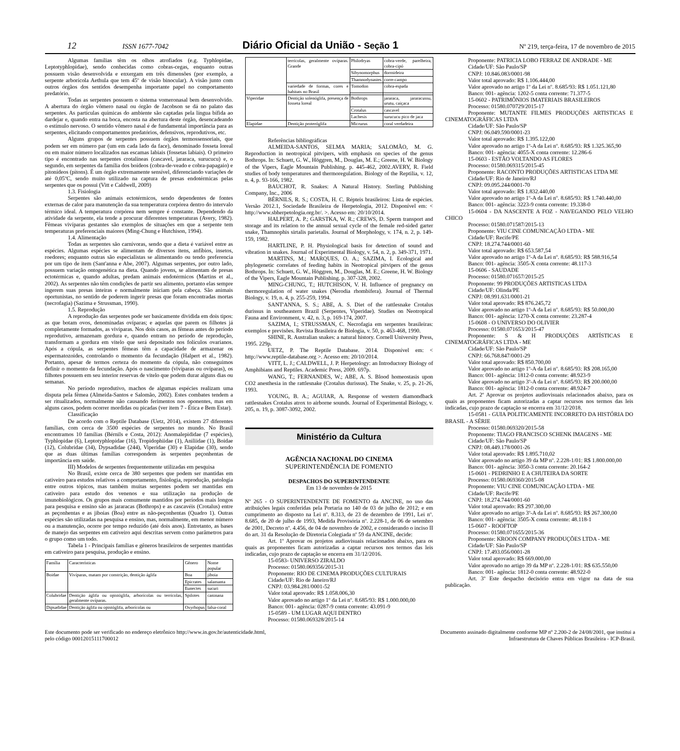12 ISSN 1677-7042 Diário Oficial da União - Seção 1 Nº 219, terça-feira, 17 de novembro de 2015
Algumas famílias têm os olhos atrofiados (e.g. Typhlopidae, Leptotyphlopidae), sendo conhecidas como cobras-cegas, enquanto outras possuem visão desenvolvida e enxergam em três dimensões (por exemplo, a serpente arborícola Aethula que tem 45º de visão binocular). A visão junto com outros órgãos dos sentidos desempenha importante papel no comportamento predatório.
Todas as serpentes possuem o sistema vomeronasal bem desenvolvido. A abertura do órgão vômero nasal ou órgão de Jacobson se dá no palato das serpentes. As partículas químicas do ambiente são captadas pela língua bífida ao dardejar e, quando entra na boca, encosta na abertura deste órgão, desencadeando o estímulo nervoso. O sentido vômero nasal é de fundamental importância para as serpentes, elicitando comportamentos predatórios, defensivos, reprodutivos, etc.
Alguns grupos de serpentes possuem órgãos termossensoriais, que podem ser em número par (um em cada lado da face), denominado fosseta loreal ou em maior número localizados nas escamas labiais (fossetas labiais). O primeiro tipo é encontrado nas serpentes crotalíneas (cascavel, jararaca, surucucu) e, o segundo, em serpentes da família dos boídeos (cobra-de-veado e cobra-papagaio) e pitonídeos (pítons). É um órgão extremamente sensível, diferenciando variações de até 0,05ºC, sendo muito utilizado na captura de presas endotérmicas pelas serpentes que os possui (Vitt e Caldwell, 2009)
1.3. Fisiologia
Serpentes são animais ectotérmicos, sendo dependentes de fontes externas de calor para manutenção da sua temperatura corpórea dentro do intervalo térmico ideal. A temperatura corpórea nem sempre é constante. Dependendo da atividade da serpente, ela tende a procurar diferentes temperaturas (Avery, 1982). Fêmeas vivíparas gestantes são exemplos de situações em que a serpente tem temperaturas preferenciais maiores (Ming-Chung e Hutchison, 1994).
1.4. Alimentação
Todas as serpentes são carnívoras, sendo que a dieta é variável entre as espécies. Algumas espécies se alimentam de diversos itens, anfíbios, insetos, roedores; enquanto outras são especialistas se alimentando ou tendo preferencia por um tipo de item (Sant'anna e Abe, 2007). Algumas serpentes, por outro lado, possuem variação ontogenética na dieta. Quando jovens, se alimentam de presas ectotérmicas e, quando adultas, predam animais endotérmicos (Martins et al., 2002). As serpentes não têm condições de partir seu alimento, portanto elas sempre ingerem suas presas inteiras e normalmente iniciam pela cabeça. São animais oportunistas, no sentido de poderem ingerir presas que foram encontradas mortas (necrofagia) (Sazima e Strussman, 1990).
1.5. Reprodução
A reprodução das serpentes pode ser basicamente dividida em dois tipos: as que botam ovos, denominadas ovíparas; e aquelas que parem os filhotes já completamente formados, as vivíparas. Nos dois casos, as fêmeas antes do período reprodutivo, armazenam gordura e, quando entram no período de reprodução, transformam a gordura em vitelo que será depositado nos folículos ovarianos. Após a cópula, as serpentes fêmeas têm a capacidade de armazenar os espermatozoides, controlando o momento da fecundação (Halpert et al., 1982). Portanto, apesar de termos certeza do momento da cópula, não conseguimos definir o momento da fecundação. Após o nascimento (vivíparas ou ovíparas), os filhotes possuem em seu interior reservas de vitelo que podem durar alguns dias ou semanas.
No período reprodutivo, machos de algumas espécies realizam uma disputa pela fêmea (Almeida-Santos e Salomão, 2002). Estes combates tendem a ser ritualizados, normalmente não causando ferimentos nos oponentes, mas em alguns casos, podem ocorrer mordidas ou picadas (ver item 7 - Ética e Bem Estar).
Classificação
De acordo com o Reptile Database (Uetz, 2014), existem 27 diferentes famílias, com cerca de 3500 espécies de serpentes no mundo. No Brasil encontramos 10 famílias (Bérnils e Costa, 2012): Anomalepididae (7 espécies), Typhlopidae (6), Leptotyphlopidae (16), Tropidophiidae (1), Aniliidae (1), Boidae (12), Colubridae (34), Dypsadidae (244), Viperidae (30) e Elapidae (30), sendo que as duas últimas famílias correspondem às serpentes peçonhentas de importância em saúde.
III) Modelos de serpentes frequentemente utilizadas em pesquisa
No Brasil, existe cerca de 380 serpentes que podem ser mantidas em cativeiro para estudos relativos a comportamento, fisiologia, reprodução, patologia entre outros tópicos, mas também muitas serpentes podem ser mantidas em cativeiro para estudo dos venenos e sua utilização na produção de imunobiológicos. Os grupos mais comumente mantidos por períodos mais longos para pesquisa e ensino são as jararacas (Bothrops) e as cascavéis (Crotalus) entre as peçonhentas e as jiboias (Boa) entre as não-peçonhentas (Quadro 1). Outras espécies são utilizadas na pesquisa e ensino, mas, normalmente, em menor número ou a manutenção, ocorre por tempo reduzido (até dois anos). Entretanto, as bases de manejo das serpentes em cativeiro aqui descritas servem como parâmetros para o grupo como um todo.
Tabela 1 - Principais famílias e gêneros brasileiros de serpentes mantidas em cativeiro para pesquisa, produção e ensino.
| Família | Características | Gênero | Nome popular |
| Boidae | Vivíparas, matam por constrição, dentição áglifa | Boa | jiboia |
| | | Epicrates | salamanta |
| | | Eunectes | sucuri |
| Colubridae | Dentição áglifa ou opistóglifa, arborícolas ou terrícolas, geralmente ovíparas. | Spilotes | caninana |
| Dipsadidae | Dentição áglifa ou opistóglifa, arborícolas ou | Oxyrhopus | falsa-coral |
| | terrícolas, geralmente ovíparas. Grande | Philodryas | cobra-verde, parelheira, cobra-cipó |
| | | Sibynomorphus | dormideira |
| | | Thamnodynastes | corre-campo |
| | variedade de formas, cores e habitats no Brasil | Tomodon | cobra-espada |
| Viperidae | Dentição solenóglifa, presença de fosseta loreal | Bothrops | jararaca, jararacussu, urutu, caiçaca |
| | | Crotalus | cascavel |
| | | Lachesis | surucucu pico de jaca |
| Elapidae | Dentição proteróglifa | Micrurus | coral verdadeira |
Referências bibliográficas
ALMEIDA-SANTOS, SELMA MARIA; SALOMÃO, M. G. Reproduction in neotropical pitvipers, with emphasis on species of the genus Bothrops. In: Schuett, G. W., Höggren, M., Douglas, M. E.; Greene, H. W. Biology of the Vipers, Eagle Mountain Publishing. p. 445-462, 2002.AVERY, R. Field studies of body temperatures and thermoregulation. Biology of the Reptilia, v. 12, n. 4, p. 93-166, 1982.
BAUCHOT, R. Snakes: A Natural History. Sterling Publishing Company, Inc., 2006
BÉRNILS, R. S.; COSTA, H. C. Répteis brasileiros: Lista de espécies. Versão 2012.1, Sociedade Brasileira de Herpetologia, 2012. Disponível em: < http://www.sbherpetologia.org.br/. >. Acesso em: 20/10/2014.
HALPERT, A. P.; GARSTKA, W. R.; CREWS, D. Sperm transport and storage and its relation to the annual sexual cycle of the female red-sided garter snake, Thamnophis sirtalis parietalis. Journal of Morphology, v. 174, n. 2, p. 149-159, 1982.
HARTLINE, P. H. Physiological basis for detection of sound and vibration in snakes. Journal of Experimental Biology, v. 54, n. 2, p. 349-371, 1971.
MARTINS, M.; MARQUES, O. A.; SAZIMA, I. Ecological and phylogenetic correlates of feeding habits in Neotropical pitvipers of the genus Bothrops. In: Schuett, G. W., Höggren, M., Douglas, M. E.; Greene, H. W. Biology of the Vipers, Eagle Mountain Publishing. p. 307-328, 2002.
MING-CHUNG, T.; HUTCHISON, V. H. Influence of pregnancy on thermoregulation of water snakes (Nerodia rhombifera). Journal of Thermal Biology, v. 19, n. 4, p. 255-259, 1994.
SANT'ANNA, S. S.; ABE, A. S. Diet of the rattlesnake Crotalus durissus in southeastern Brazil (Serpentes, Viperidae). Studies on Neotropical Fauna and Environment, v. 42, n. 3, p. 169-174, 2007.
SAZIMA, I.; STRUSSMAN, C. Necrofagia em serpentes brasileiras: exemplos e previsões. Revista Brasileira de Biologia, v. 50, p. 463-468, 1990.
SHINE, R. Australian snakes: a natural history. Cornell University Press, 1995. 229p.
UETZ, P. The Reptile Database. 2014. Disponível em: < http://www.reptile-database.org >. Acesso em: 20/10/2014.
VITT, L. J.; CALDWELL, J. P. Herpetology: an Introductory Biology of Amphibians and Reptiles. Academic Press, 2009. 697p.
WANG, T.; FERNANDES, W.; ABE, A. S. Blood homeostasis upon CO2 anesthesia in the rattlesnake (Crotalus durissus). The Snake, v. 25, p. 21-26, 1993.
YOUNG, B. A.; AGUIAR, A. Response of western diamondback rattlesnakes Crotalus atrox to airborne sounds. Journal of Experimental Biology, v. 205, n. 19, p. 3087-3092, 2002.
Ministério da Cultura
AGÊNCIA NACIONAL DO CINEMA
SUPERINTENDÊNCIA DE FOMENTO
DESPACHOS DO SUPERINTENDENTE
Em 13 de novembro de 2015
Nº 265 - O SUPERINTENDENTE DE FOMENTO da ANCINE, no uso das atribuições legais conferidas pela Portaria no 140 de 03 de julho de 2012; e em cumprimento ao disposto na Lei nº. 8.313, de 23 de dezembro de 1991, Lei nº. 8.685, de 20 de julho de 1993, Medida Provisória nº. 2.228-1, de 06 de setembro de 2001, Decreto nº. 4.456, de 04 de novembro de 2002, e considerando o inciso II do art. 31 da Resolução de Diretoria Colegiada nº 59 da ANCINE, decide:
Art. 1º Aprovar os projetos audiovisuais relacionados abaixo, para os quais as proponentes ficam autorizadas a captar recursos nos termos das leis indicadas, cujo prazo de captação se encerra em 31/12/2016.
15-0583- UNIVERSO ZIRALDO
Processo: 01580.069356/2015-31
Proponente: RIO DE CINEMA PRODUÇÕES CULTURAIS
Cidade/UF: Rio de Janeiro/RJ
CNPJ: 03.984.281/0001-52
Valor total aprovado: R$ 1.058.006,30
Valor aprovado no artigo 1º da Lei nº. 8.685/93: R$ 1.000.000,00
Banco: 001- agência: 0287-9 conta corrente: 43.091-9
15-0589 - UM LUGAR AQUI DENTRO
Processo: 01580.069328/2015-14
Proponente: PATRICIA LOBO FERRAZ DE ANDRADE - ME
Cidade/UF: São Paulo/SP
CNPJ: 10.846.083/0001-98
Valor total aprovado: R$ 1.106.444,00
Valor aprovado no artigo 1º da Lei nº. 8.685/93: R$ 1.051.121,80
Banco: 001- agência: 1202-5 conta corrente: 71.377-5
15-0602 - PATRIMÔNIOS IMATERIAIS BRASILEIROS
Processo: 01580.070729/2015-17
Proponente: MUTANTE FILMES PRODUÇÕES ARTISTICAS E CINEMATOGRÁFICAS LTDA
Cidade/UF: São Paulo/SP
CNPJ: 06.049.590/0001-23
Valor total aprovado: R$ 1.395.122,00
Valor aprovado no artigo 1º-A da Lei nº. 8.685/93: R$ 1.325.365,90
Banco: 001- agência: 4055-X conta corrente: 12.286-6
15-0603 - ESTÃO VOLTANDO AS FLORES
Processo: 01580.069315/2015-45
Proponente: RACONTO PRODUÇÕES ARTISTICAS LTDA ME
Cidade/UF: Rio de Janeiro/RJ
CNPJ: 09.095.244/0001-70
Valor total aprovado: R$ 1.832.440,00
Valor aprovado no artigo 1º-A da Lei nº. 8.685/93: R$ 1.740.440,00
Banco: 001- agência: 3223-9 conta corrente: 19.338-0
15-0604 - DA NASCENTE A FOZ - NAVEGANDO PELO VELHO CHICO
Processo: 01580.071587/2015-13
Proponente: VIU CINE COMUNICAÇÃO LTDA - ME
Cidade/UF: Recife/PE
CNPJ: 18.274.744/0001-60
Valor total aprovado: R$ 653.587,54
Valor aprovado no artigo 1º-A da Lei nº. 8.685/93: R$ 588.916,54
Banco: 001- agência: 3505-X conta corrente: 48.117-3
15-0606 - SAUDADE
Processo: 01580.071657/2015-25
Proponente: 99 PRODUÇÕES ARTISTICAS LTDA
Cidade/UF: Olinda/PE
CNPJ: 08.991.631/0001-21
Valor total aprovado: R$ 876.245,72
Valor aprovado no artigo 1º-A da Lei nº. 8.685/93: R$ 50.000,00
Banco: 001- agência: 1270-X conta corrente: 23.287-4
15-0608 - O UNIVERSO DO OLIVIER
Processo: 01580.071653/2015-47
Proponente: S & H PRODUÇÕES ARTÍSTICAS E CINEMATOGRÁFICAS LTDA - ME
Cidade/UF: São Paulo/SP
CNPJ: 66.768.847/0001-29
Valor total aprovado: R$ 850.700,00
Valor aprovado no artigo 1º-A da Lei nº. 8.685/93: R$ 208.165,00
Banco: 001- agência: 1812-0 conta corrente: 48.923-9
Valor aprovado no artigo 3º-A da Lei nº. 8.685/93: R$ 200.000,00
Banco: 001- agência: 1812-0 conta corrente: 48.924-7
Art. 2º Aprovar os projetos audiovisuais relacionados abaixo, para os quais as proponentes ficam autorizadas a captar recursos nos termos das leis indicadas, cujo prazo de captação se encerra em 31/12/2018.
15-0581 - GUIA POLITICAMENTE INCORRETO DA HISTÓRIA DO BRASIL - A SÉRIE
Processo: 01580.069320/2015-58
Proponente: TIAGO FRANCISCO SCHENK IMAGENS - ME
Cidade/UF: São Paulo/SP
CNPJ: 08.449.178/0001-26
Valor total aprovado: R$ 1.895.710,02
Valor aprovado no artigo 39 da MP nº. 2.228-1/01: R$ 1.800.000,00
Banco: 001- agência: 3050-3 conta corrente: 20.164-2
15-0601 - PEDRINHO E A CHUTEIRA DA SORTE
Processo: 01580.069360/2015-08
Proponente: VIU CINE COMUNICAÇÃO LTDA - ME
Cidade/UF: Recife/PE
CNPJ: 18.274.744/0001-60
Valor total aprovado: R$ 297.300,00
Valor aprovado no artigo 3º-A da Lei nº. 8.685/93: R$ 267.300,00
Banco: 001- agência: 3505-X conta corrente: 48.118-1
15-0607 - ROOFTOP
Processo: 01580.071655/2015-36
Proponente: KROON COMPANY PRODUÇÕES LTDA - ME
Cidade/UF: São Paulo/SP
CNPJ: 17.493.056/0001-28
Valor total aprovado: R$ 669.000,00
Valor aprovado no artigo 39 da MP nº. 2.228-1/01: R$ 635.550,00
Banco: 001- agência: 1812-0 conta corrente: 48.922-0
Art. 3º Este despacho decisório entra em vigor na data de sua publicação.
Este documento pode ser verificado no endereço eletrônico http://www.in.gov.br/autenticidade.html,
pelo código 00012015111700012
Documento assinado digitalmente conforme MP nº 2.200-2 de 24/08/2001, que institui a
Infraestrutura de Chaves Públicas Brasileira - ICP-Brasil.